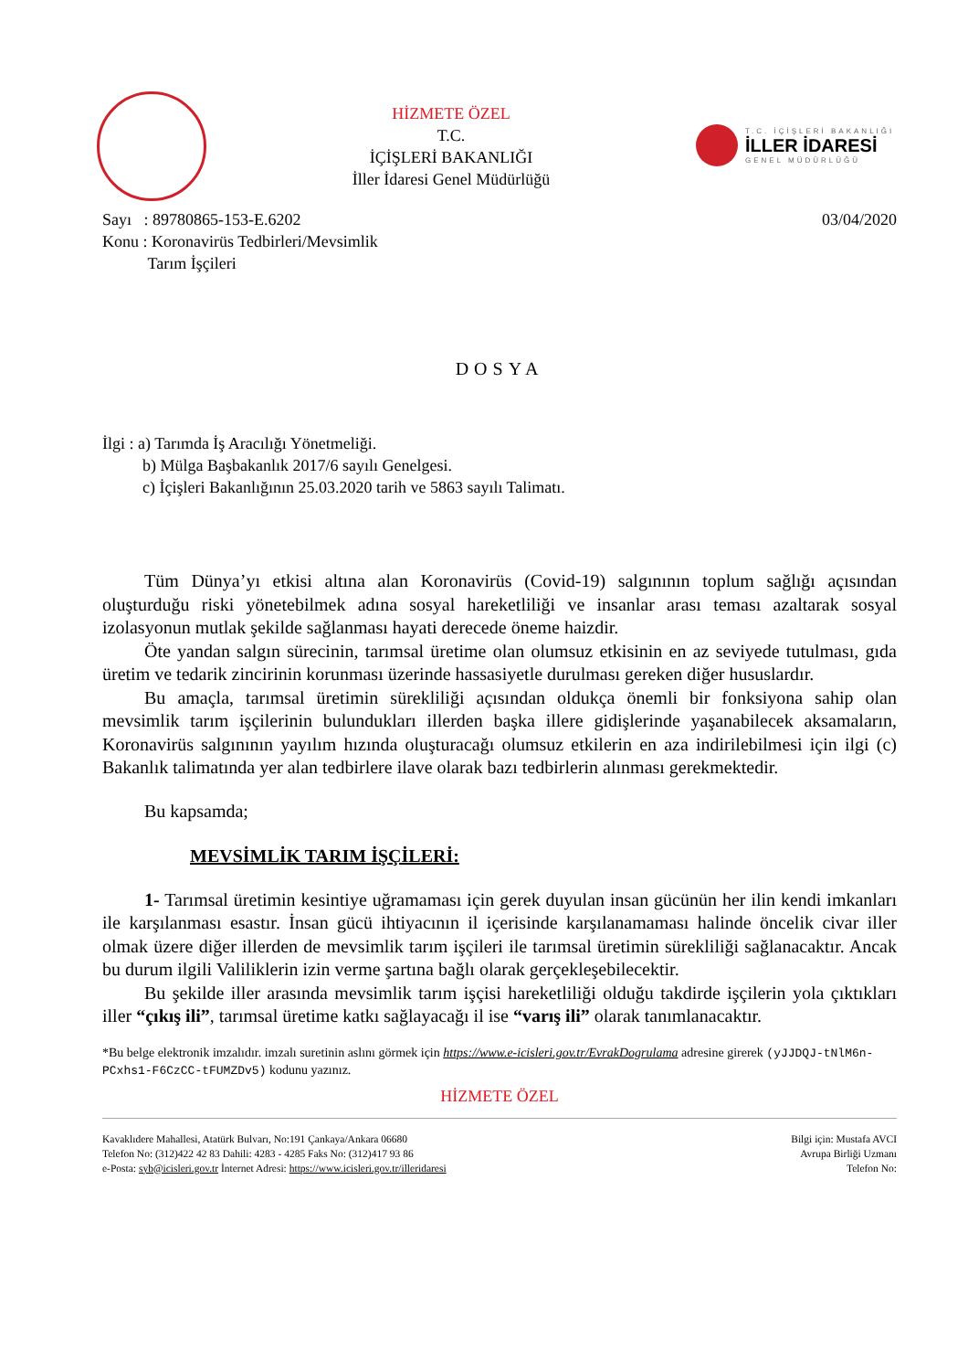HİZMETE ÖZEL
T.C.
İÇİŞLERİ BAKANLIĞI
İller İdaresi Genel Müdürlüğü
T.C. İÇİŞLERİ BAKANLIĞI
İLLER İDARESİ
GENEL MÜDÜRLÜĞÜ
Sayı : 89780865-153-E.6202
Konu : Koronavirüs Tedbirleri/Mevsimlik
Tarım İşçileri
03/04/2020
DOSYA
İlgi : a) Tarımda İş Aracılığı Yönetmeliği.
b) Mülga Başbakanlık 2017/6 sayılı Genelgesi.
c) İçişleri Bakanlığının 25.03.2020 tarih ve 5863 sayılı Talimatı.
Tüm Dünya’yı etkisi altına alan Koronavirüs (Covid-19) salgınının toplum sağlığı açısından oluşturduğu riski yönetebilmek adına sosyal hareketliliği ve insanlar arası teması azaltarak sosyal izolasyonun mutlak şekilde sağlanması hayati derecede öneme haizdir.
Öte yandan salgın sürecinin, tarımsal üretime olan olumsuz etkisinin en az seviyede tutulması, gıda üretim ve tedarik zincirinin korunması üzerinde hassasiyetle durulması gereken diğer hususlardır.
Bu amaçla, tarımsal üretimin sürekliliği açısından oldukça önemli bir fonksiyona sahip olan mevsimlik tarım işçilerinin bulundukları illerden başka illere gidişlerinde yaşanabilecek aksamaların, Koronavirüs salgınının yayılım hızında oluşturacağı olumsuz etkilerin en aza indirilebilmesi için ilgi (c) Bakanlık talimatında yer alan tedbirlere ilave olarak bazı tedbirlerin alınması gerekmektedir.
Bu kapsamda;
MEVSİMLİK TARIM İŞÇİLERİ:
1- Tarımsal üretimin kesintiye uğramaması için gerek duyulan insan gücünün her ilin kendi imkanları ile karşılanması esastır. İnsan gücü ihtiyacının il içerisinde karşılanamaması halinde öncelik civar iller olmak üzere diğer illerden de mevsimlik tarım işçileri ile tarımsal üretimin sürekliliği sağlanacaktır. Ancak bu durum ilgili Valiliklerin izin verme şartına bağlı olarak gerçekleşebilecektir.
Bu şekilde iller arasında mevsimlik tarım işçisi hareketliliği olduğu takdirde işçilerin yola çıktıkları iller “çıkış ili”, tarımsal üretime katkı sağlayacağı il ise “varış ili” olarak tanımlanacaktır.
*Bu belge elektronik imzalıdır. imzalı suretinin aslını görmek için https://www.e-icisleri.gov.tr/EvrakDogrulama adresine girerek (yJJDQJ-tNlM6n-PCxhs1-F6CzCC-tFUMZDv5) kodunu yazınız.
HİZMETE ÖZEL
Kavaklıdere Mahallesi, Atatürk Bulvarı, No:191 Çankaya/Ankara 06680
Telefon No: (312)422 42 83 Dahili: 4283 - 4285 Faks No: (312)417 93 86
e-Posta: syb@icisleri.gov.tr İnternet Adresi: https://www.icisleri.gov.tr/illeridaresi
Bilgi için: Mustafa AVCI
Avrupa Birliği Uzmanı
Telefon No: